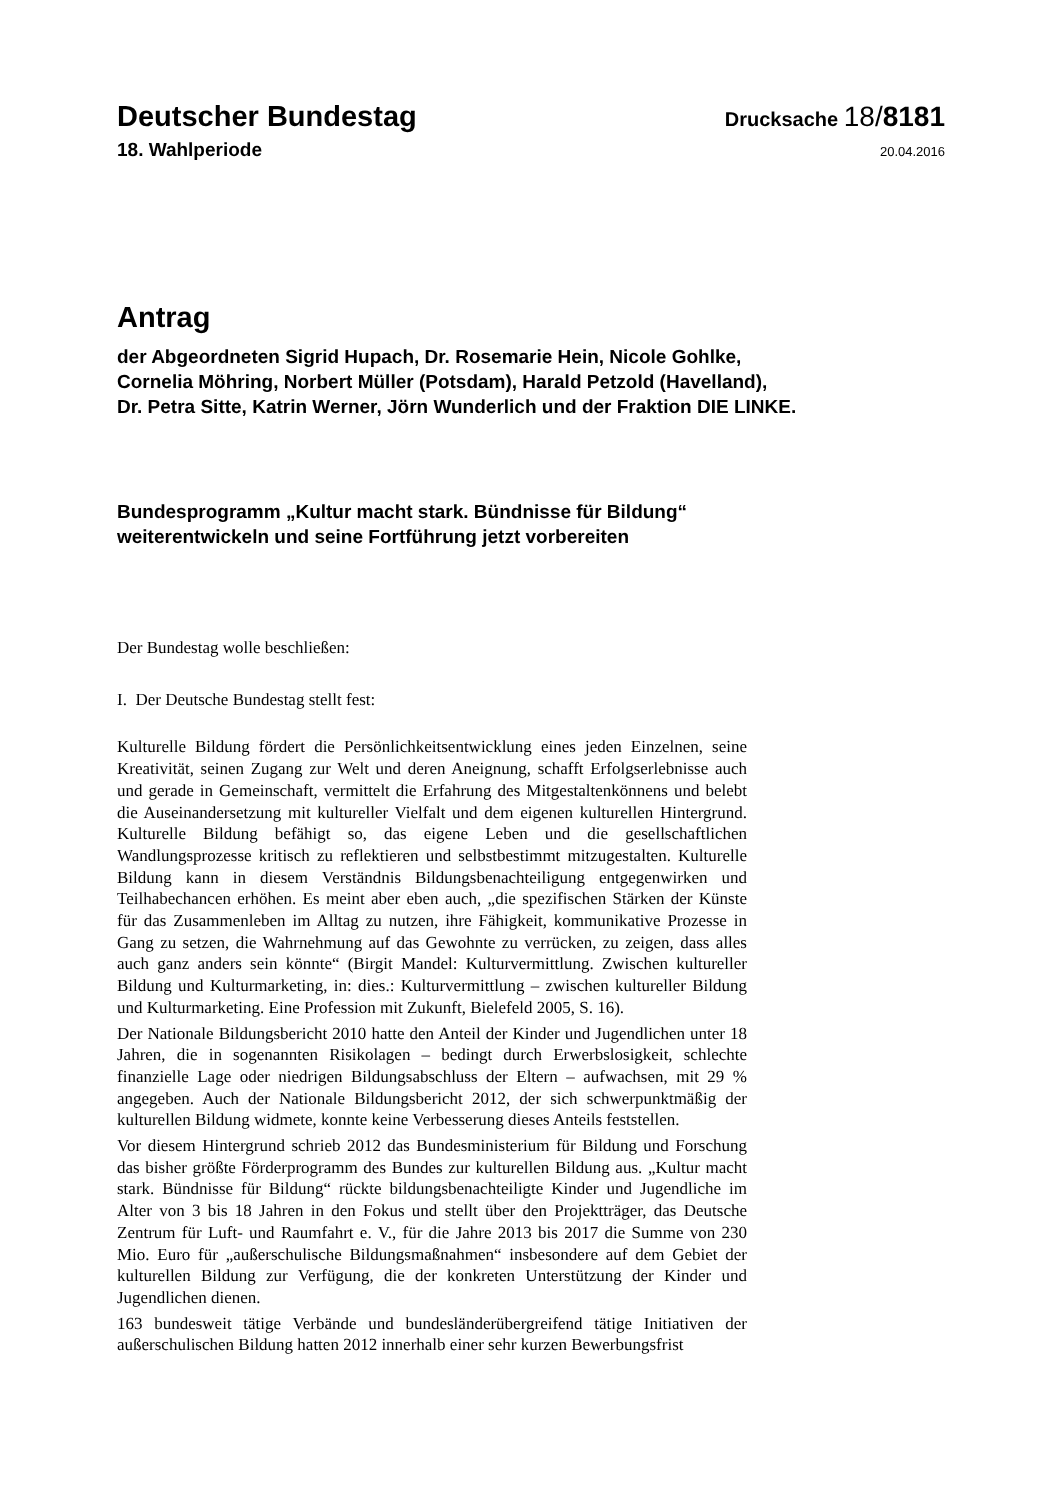Deutscher Bundestag
Drucksache 18/8181
18. Wahlperiode
20.04.2016
Antrag
der Abgeordneten Sigrid Hupach, Dr. Rosemarie Hein, Nicole Gohlke,
Cornelia Möhring, Norbert Müller (Potsdam), Harald Petzold (Havelland),
Dr. Petra Sitte, Katrin Werner, Jörn Wunderlich und der Fraktion DIE LINKE.
Bundesprogramm „Kultur macht stark. Bündnisse für Bildung“
weiterentwickeln und seine Fortführung jetzt vorbereiten
Der Bundestag wolle beschließen:
I. Der Deutsche Bundestag stellt fest:
Kulturelle Bildung fördert die Persönlichkeitsentwicklung eines jeden Einzelnen, seine Kreativität, seinen Zugang zur Welt und deren Aneignung, schafft Erfolgserlebnisse auch und gerade in Gemeinschaft, vermittelt die Erfahrung des Mitgestaltenkönnens und belebt die Auseinandersetzung mit kultureller Vielfalt und dem eigenen kulturellen Hintergrund. Kulturelle Bildung befähigt so, das eigene Leben und die gesellschaftlichen Wandlungsprozesse kritisch zu reflektieren und selbstbestimmt mitzugestalten. Kulturelle Bildung kann in diesem Verständnis Bildungsbenachteiligung entgegenwirken und Teilhabechancen erhöhen. Es meint aber eben auch, „die spezifischen Stärken der Künste für das Zusammenleben im Alltag zu nutzen, ihre Fähigkeit, kommunikative Prozesse in Gang zu setzen, die Wahrnehmung auf das Gewohnte zu verrücken, zu zeigen, dass alles auch ganz anders sein könnte“ (Birgit Mandel: Kulturvermittlung. Zwischen kultureller Bildung und Kulturmarketing, in: dies.: Kulturvermittlung – zwischen kultureller Bildung und Kulturmarketing. Eine Profession mit Zukunft, Bielefeld 2005, S. 16).
Der Nationale Bildungsbericht 2010 hatte den Anteil der Kinder und Jugendlichen unter 18 Jahren, die in sogenannten Risikolagen – bedingt durch Erwerbslosigkeit, schlechte finanzielle Lage oder niedrigen Bildungsabschluss der Eltern – aufwachsen, mit 29 % angegeben. Auch der Nationale Bildungsbericht 2012, der sich schwerpunktmäßig der kulturellen Bildung widmete, konnte keine Verbesserung dieses Anteils feststellen.
Vor diesem Hintergrund schrieb 2012 das Bundesministerium für Bildung und Forschung das bisher größte Förderprogramm des Bundes zur kulturellen Bildung aus. „Kultur macht stark. Bündnisse für Bildung“ rückte bildungsbenachteiligte Kinder und Jugendliche im Alter von 3 bis 18 Jahren in den Fokus und stellt über den Projektträger, das Deutsche Zentrum für Luft- und Raumfahrt e. V., für die Jahre 2013 bis 2017 die Summe von 230 Mio. Euro für „außerschulische Bildungsmaßnahmen“ insbesondere auf dem Gebiet der kulturellen Bildung zur Verfügung, die der konkreten Unterstützung der Kinder und Jugendlichen dienen.
163 bundesweit tätige Verbände und bundesländerübergreifend tätige Initiativen der außerschulischen Bildung hatten 2012 innerhalb einer sehr kurzen Bewerbungsfrist